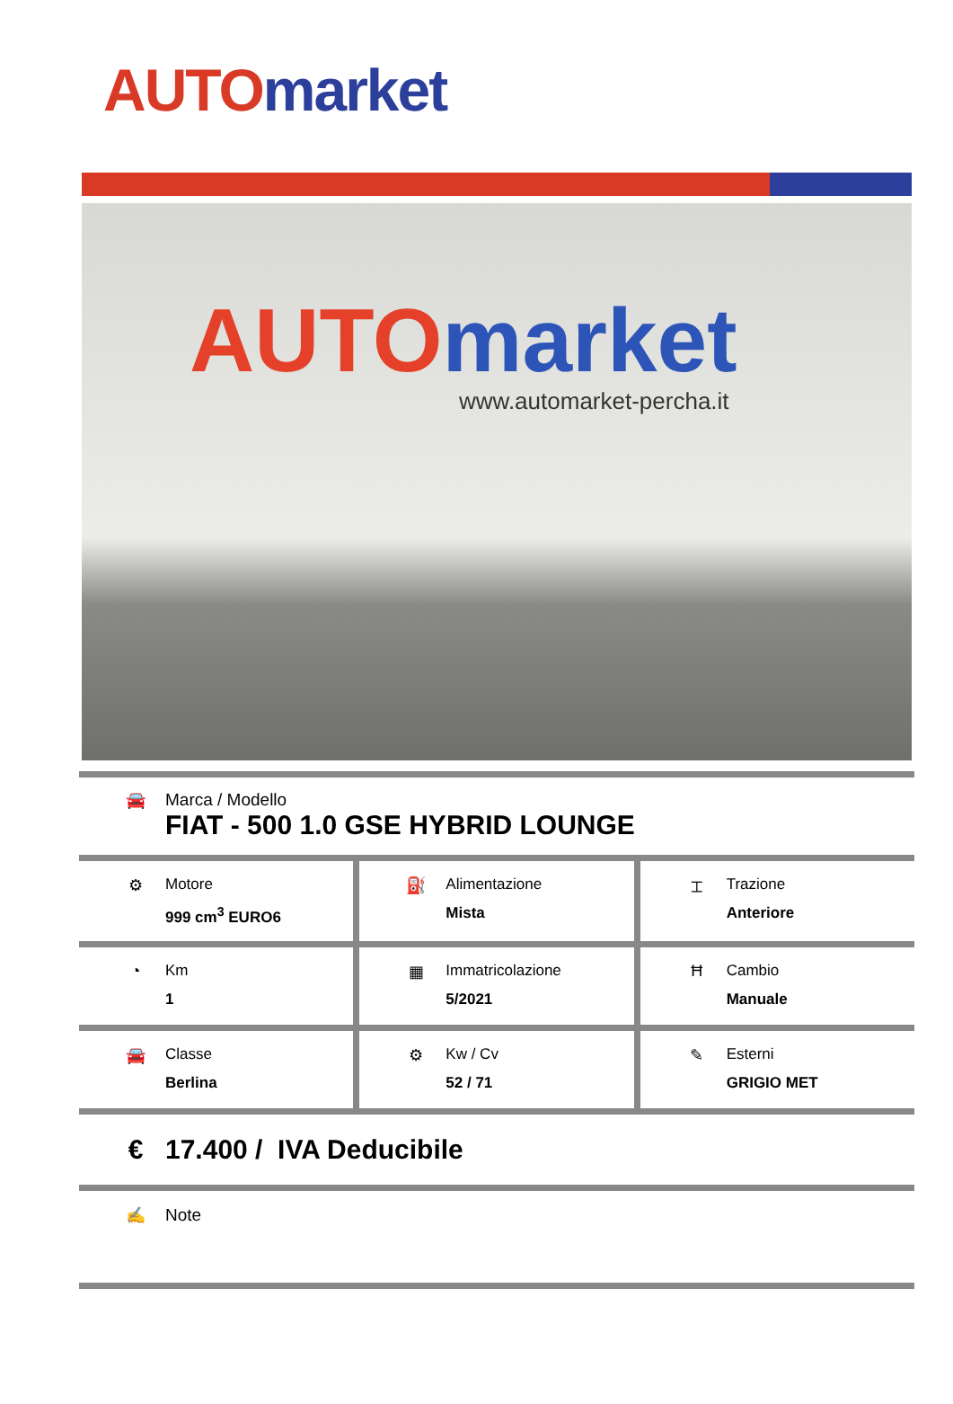AUTO market
AUTO market
www.automarket-percha.it
🚘 Marca / Modello
FIAT - 500 1.0 GSE HYBRID LOUNGE
⚙ Motore
999 cm<sup>3</sup> EURO6
⛽ Alimentazione
Mista
⌶ Trazione
Anteriore
◔ Km
1
▦ Immatricolazione
5/2021
Ħ Cambio
Manuale
🚘 Classe
Berlina
⚙ Kw / Cv
52 / 71
✎ Esterni
GRIGIO MET
€ 17.400 / IVA Deducibile
✍ Note